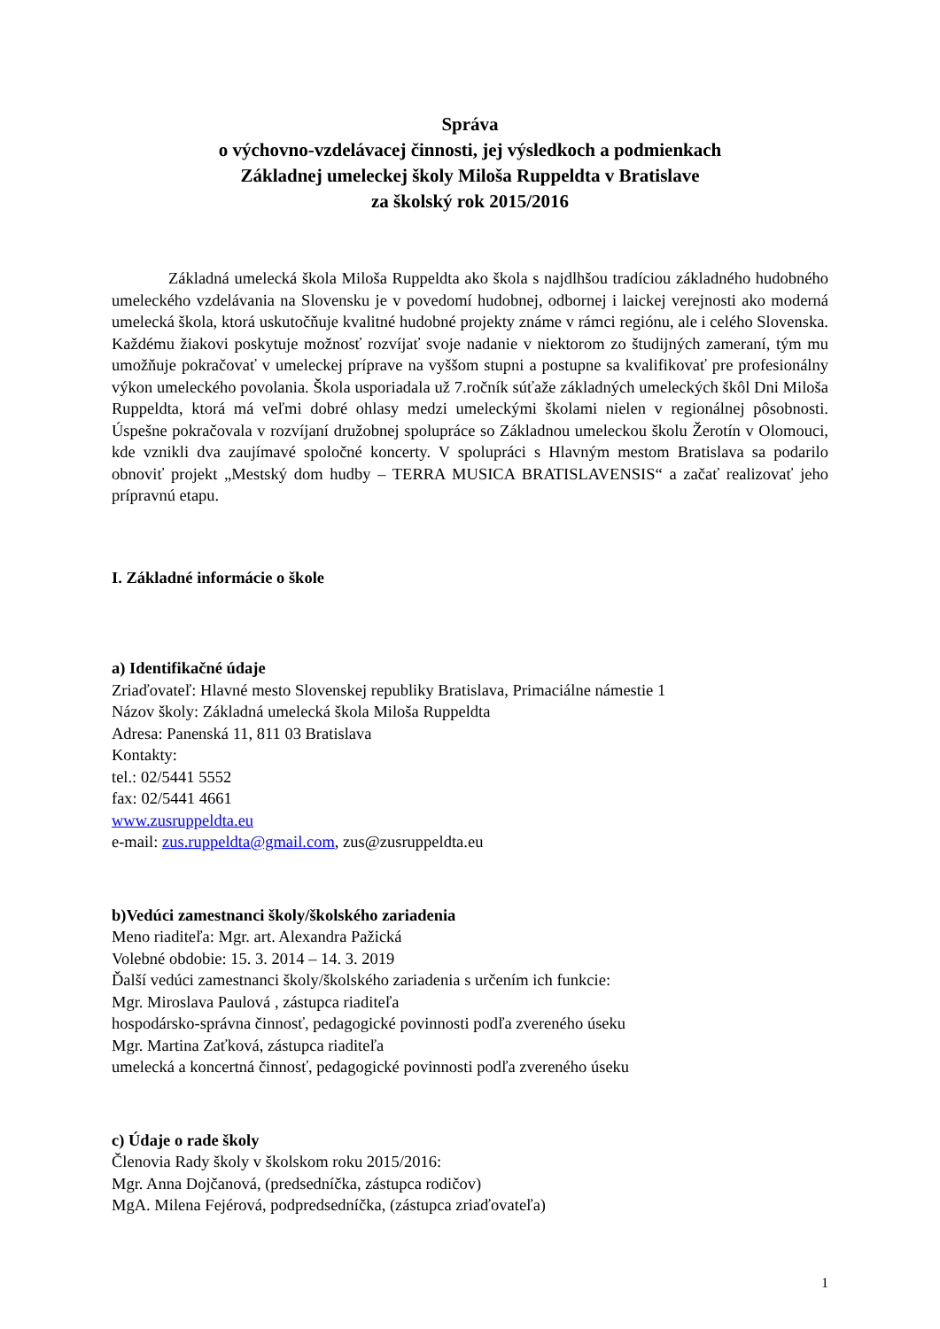Správa
o výchovno-vzdelávacej činnosti, jej výsledkoch a podmienkach
Základnej umeleckej školy Miloša Ruppeldta v Bratislave
za školský rok 2015/2016
Základná umelecká škola Miloša Ruppeldta ako škola s najdlhšou tradíciou základného hudobného umeleckého vzdelávania na Slovensku je v povedomí hudobnej, odbornej i laickej verejnosti ako moderná umelecká škola, ktorá uskutočňuje kvalitné hudobné projekty známe v rámci regiónu, ale i celého Slovenska. Každému žiakovi poskytuje možnosť rozvíjať svoje nadanie v niektorom zo študijných zameraní, tým mu umožňuje pokračovať v umeleckej príprave na vyššom stupni a postupne sa kvalifikovať pre profesionálny výkon umeleckého povolania. Škola usporiadala už 7.ročník súťaže základných umeleckých škôl Dni Miloša Ruppeldta, ktorá má veľmi dobré ohlasy medzi umeleckými školami nielen v regionálnej pôsobnosti. Úspešne pokračovala v rozvíjaní družobnej spolupráce so Základnou umeleckou školu Žerotín v Olomouci, kde vznikli dva zaujímavé spoločné koncerty. V spolupráci s Hlavným mestom Bratislava sa podarilo obnoviť projekt „Mestský dom hudby – TERRA MUSICA BRATISLAVENSIS“ a začať realizovať jeho prípravnú etapu.
I. Základné informácie o škole
a) Identifikačné údaje
Zriaďovateľ: Hlavné mesto Slovenskej republiky Bratislava, Primaciálne námestie 1
Názov školy: Základná umelecká škola Miloša Ruppeldta
Adresa: Panenská 11, 811 03 Bratislava
Kontakty:
tel.: 02/5441 5552
fax: 02/5441 4661
www.zusruppeldta.eu
e-mail: zus.ruppeldta@gmail.com, zus@zusruppeldta.eu
b)Vedúci zamestnanci školy/školského zariadenia
Meno riaditeľa: Mgr. art. Alexandra Pažická
Volebné obdobie: 15. 3. 2014 – 14. 3. 2019
Ďalší vedúci zamestnanci školy/školského zariadenia s určením ich funkcie:
Mgr. Miroslava Paulová , zástupca riaditeľa
hospodársko-správna činnosť, pedagogické povinnosti podľa zvereného úseku
Mgr. Martina Zaťková, zástupca riaditeľa
umelecká a koncertná činnosť, pedagogické povinnosti podľa zvereného úseku
c) Údaje o rade školy
Členovia Rady školy v školskom roku 2015/2016:
Mgr. Anna Dojčanová, (predsedníčka, zástupca rodičov)
MgA. Milena Fejérová, podpredsedníčka, (zástupca zriaďovateľa)
1